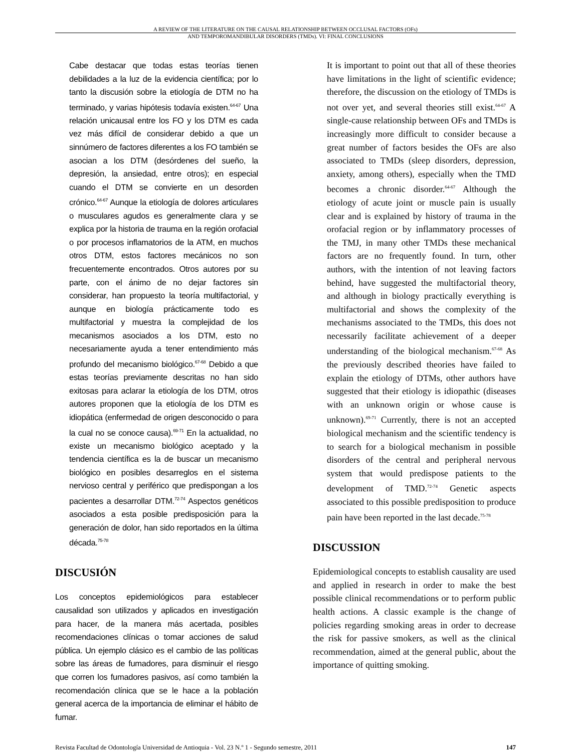A REVIEW OF THE LITERATURE ON THE CAUSAL RELATIONSHIP BETWEEN OCCLUSAL FACTORS (OFs)
AND TEMPOROMANDIBULAR DISORDERS (TMDs). VI: FINAL CONCLUSIONS
Cabe destacar que todas estas teorías tienen debilidades a la luz de la evidencia científica; por lo tanto la discusión sobre la etiología de DTM no ha terminado, y varias hipótesis todavía existen.<sup>64-67</sup> Una relación unicausal entre los FO y los DTM es cada vez más difícil de considerar debido a que un sinnúmero de factores diferentes a los FO también se asocian a los DTM (desórdenes del sueño, la depresión, la ansiedad, entre otros); en especial cuando el DTM se convierte en un desorden crónico.<sup>64-67</sup> Aunque la etiología de dolores articulares o musculares agudos es generalmente clara y se explica por la historia de trauma en la región orofacial o por procesos inflamatorios de la ATM, en muchos otros DTM, estos factores mecánicos no son frecuentemente encontrados. Otros autores por su parte, con el ánimo de no dejar factores sin considerar, han propuesto la teoría multifactorial, y aunque en biología prácticamente todo es multifactorial y muestra la complejidad de los mecanismos asociados a los DTM, esto no necesariamente ayuda a tener entendimiento más profundo del mecanismo biológico.<sup>67-68</sup> Debido a que estas teorías previamente descritas no han sido exitosas para aclarar la etiología de los DTM, otros autores proponen que la etiología de los DTM es idiopática (enfermedad de origen desconocido o para la cual no se conoce causa).<sup>69-71</sup> En la actualidad, no existe un mecanismo biológico aceptado y la tendencia científica es la de buscar un mecanismo biológico en posibles desarreglos en el sistema nervioso central y periférico que predispongan a los pacientes a desarrollar DTM.<sup>72-74</sup> Aspectos genéticos asociados a esta posible predisposición para la generación de dolor, han sido reportados en la última década.<sup>75-78</sup>
DISCUSIÓN
Los conceptos epidemiológicos para establecer causalidad son utilizados y aplicados en investigación para hacer, de la manera más acertada, posibles recomendaciones clínicas o tomar acciones de salud pública. Un ejemplo clásico es el cambio de las políticas sobre las áreas de fumadores, para disminuir el riesgo que corren los fumadores pasivos, así como también la recomendación clínica que se le hace a la población general acerca de la importancia de eliminar el hábito de fumar.
It is important to point out that all of these theories have limitations in the light of scientific evidence; therefore, the discussion on the etiology of TMDs is not over yet, and several theories still exist.<sup>64-67</sup> A single-cause relationship between OFs and TMDs is increasingly more difficult to consider because a great number of factors besides the OFs are also associated to TMDs (sleep disorders, depression, anxiety, among others), especially when the TMD becomes a chronic disorder.<sup>64-67</sup> Although the etiology of acute joint or muscle pain is usually clear and is explained by history of trauma in the orofacial region or by inflammatory processes of the TMJ, in many other TMDs these mechanical factors are no frequently found. In turn, other authors, with the intention of not leaving factors behind, have suggested the multifactorial theory, and although in biology practically everything is multifactorial and shows the complexity of the mechanisms associated to the TMDs, this does not necessarily facilitate achievement of a deeper understanding of the biological mechanism.<sup>67-68</sup> As the previously described theories have failed to explain the etiology of DTMs, other authors have suggested that their etiology is idiopathic (diseases with an unknown origin or whose cause is unknown).<sup>69-71</sup> Currently, there is not an accepted biological mechanism and the scientific tendency is to search for a biological mechanism in possible disorders of the central and peripheral nervous system that would predispose patients to the development of TMD.<sup>72-74</sup> Genetic aspects associated to this possible predisposition to produce pain have been reported in the last decade.<sup>75-78</sup>
DISCUSSION
Epidemiological concepts to establish causality are used and applied in research in order to make the best possible clinical recommendations or to perform public health actions. A classic example is the change of policies regarding smoking areas in order to decrease the risk for passive smokers, as well as the clinical recommendation, aimed at the general public, about the importance of quitting smoking.
Revista Facultad de Odontología Universidad de Antioquia - Vol. 23 N.º 1 - Segundo semestre, 2011 147